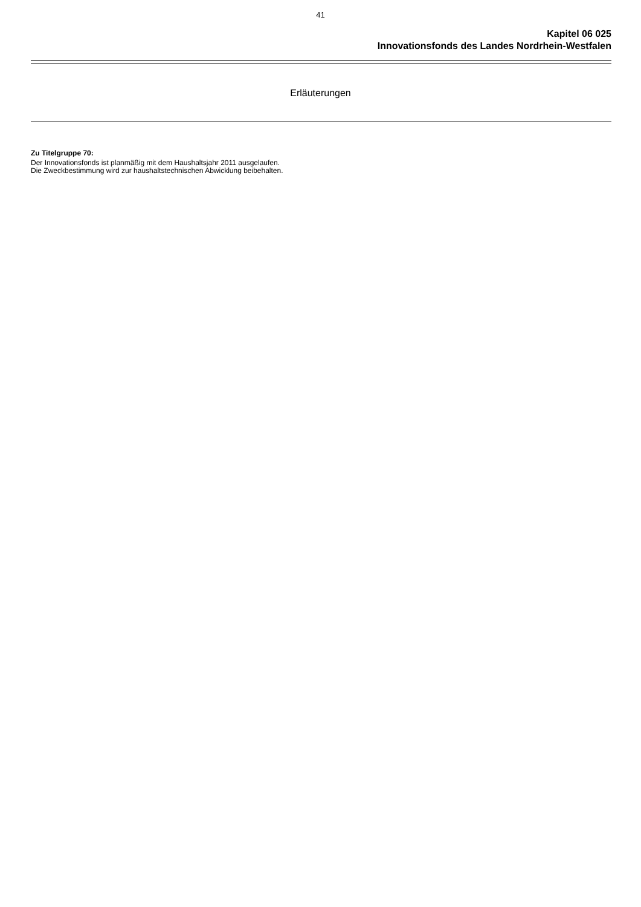41
Kapitel 06 025
Innovationsfonds des Landes Nordrhein-Westfalen
Erläuterungen
Zu Titelgruppe 70:
Der Innovationsfonds ist planmäßig mit dem Haushaltsjahr 2011 ausgelaufen.
Die Zweckbestimmung wird zur haushaltstechnischen Abwicklung beibehalten.